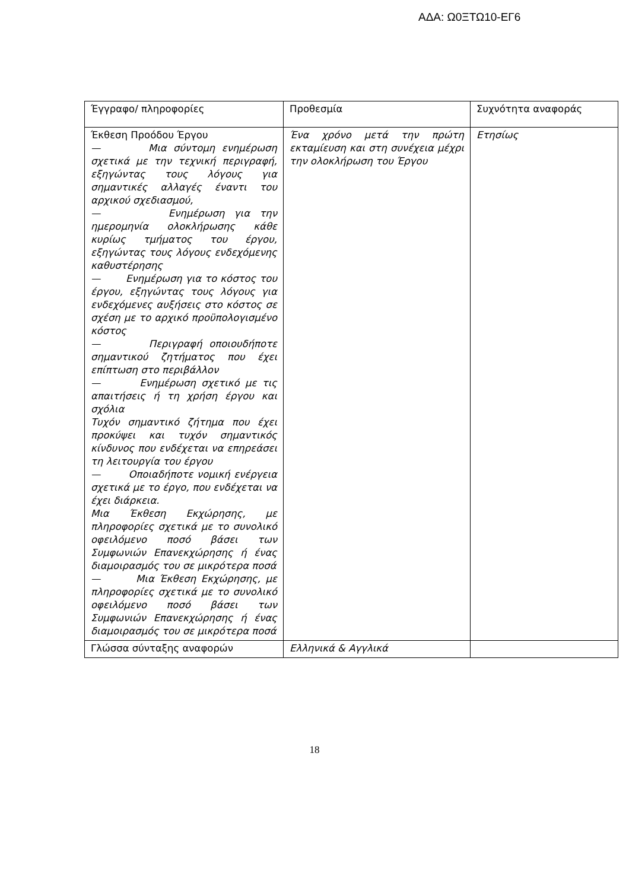ΑΔΑ: Ω0ΞΤΩ10-ΕΓ6
| Έγγραφο/ πληροφορίες | Προθεσμία | Συχνότητα αναφοράς |
| Έκθεση Προόδου Έργου — Μια σύντομη ενημέρωση σχετικά με την τεχνική περιγραφή, εξηγώντας τους λόγους για σημαντικές αλλαγές έναντι του αρχικού σχεδιασμού, — Ενημέρωση για την ημερομηνία ολοκλήρωσης κάθε κυρίως τμήματος του έργου, εξηγώντας τους λόγους ενδεχόμενης καθυστέρησης — Ενημέρωση για το κόστος του έργου, εξηγώντας τους λόγους για ενδεχόμενες αυξήσεις στο κόστος σε σχέση με το αρχικό προϋπολογισμένο κόστος — Περιγραφή οποιουδήποτε σημαντικού ζητήματος που έχει επίπτωση στο περιβάλλον — Ενημέρωση σχετικό με τις απαιτήσεις ή τη χρήση έργου και σχόλια Τυχόν σημαντικό ζήτημα που έχει προκύψει και τυχόν σημαντικός κίνδυνος που ενδέχεται να επηρεάσει τη λειτουργία του έργου — Οποιαδήποτε νομική ενέργεια σχετικά με το έργο, που ενδέχεται να έχει διάρκεια. Μια Έκθεση Εκχώρησης, με πληροφορίες σχετικά με το συνολικό οφειλόμενο ποσό βάσει των Συμφωνιών Επανεκχώρησης ή ένας διαμοιρασμός του σε μικρότερα ποσά — Μια Έκθεση Εκχώρησης, με πληροφορίες σχετικά με το συνολικό οφειλόμενο ποσό βάσει των Συμφωνιών Επανεκχώρησης ή ένας διαμοιρασμός του σε μικρότερα ποσά | Ένα χρόνο μετά την πρώτη εκταμίευση και στη συνέχεια μέχρι την ολοκλήρωση του Έργου | Ετησίως |
| Γλώσσα σύνταξης αναφορών | Ελληνικά & Αγγλικά | |
18